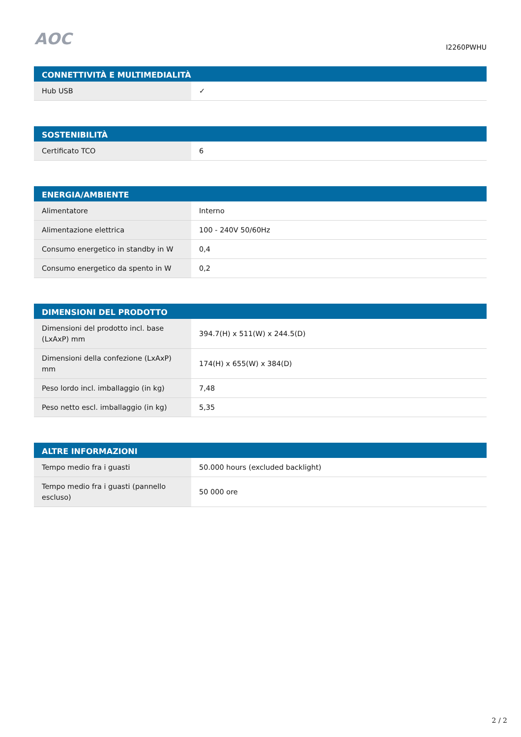AOC
I2260PWHU
| CONNETTIVITÀ E MULTIMEDIALITÀ | |
| --- | --- |
| Hub USB | ✓ |
| SOSTENIBILITÀ | |
| --- | --- |
| Certificato TCO | 6 |
| ENERGIA/AMBIENTE | |
| --- | --- |
| Alimentatore | Interno |
| Alimentazione elettrica | 100 - 240V 50/60Hz |
| Consumo energetico in standby in W | 0,4 |
| Consumo energetico da spento in W | 0,2 |
| DIMENSIONI DEL PRODOTTO | |
| --- | --- |
| Dimensioni del prodotto incl. base (LxAxP) mm | 394.7(H) x 511(W) x 244.5(D) |
| Dimensioni della confezione (LxAxP) mm | 174(H) x 655(W) x 384(D) |
| Peso lordo incl. imballaggio (in kg) | 7,48 |
| Peso netto escl. imballaggio (in kg) | 5,35 |
| ALTRE INFORMAZIONI | |
| --- | --- |
| Tempo medio fra i guasti | 50.000 hours (excluded backlight) |
| Tempo medio fra i guasti (pannello escluso) | 50 000 ore |
2 / 2